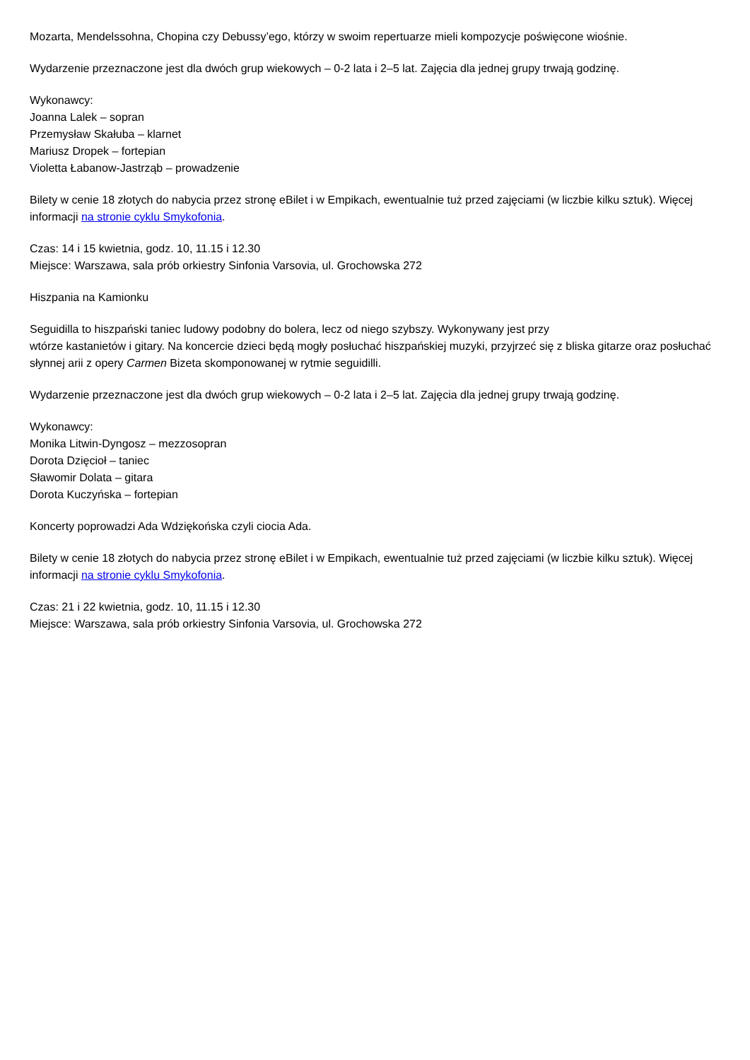Mozarta, Mendelssohna, Chopina czy Debussy’ego, którzy w swoim repertuarze mieli kompozycje poświęcone wiośnie.
Wydarzenie przeznaczone jest dla dwóch grup wiekowych – 0-2 lata i 2–5 lat. Zajęcia dla jednej grupy trwają godzinę.
Wykonawcy:
Joanna Lalek – sopran
Przemysław Skałuba – klarnet
Mariusz Dropek – fortepian
Violetta Łabanow-Jastrząb – prowadzenie
Bilety w cenie 18 złotych do nabycia przez stronę eBilet i w Empikach, ewentualnie tuż przed zajęciami (w liczbie kilku sztuk). Więcej informacji na stronie cyklu Smykofonia.
Czas: 14 i 15 kwietnia, godz. 10, 11.15 i 12.30
Miejsce: Warszawa, sala prób orkiestry Sinfonia Varsovia, ul. Grochowska 272
Hiszpania na Kamionku
Seguidilla to hiszpański taniec ludowy podobny do bolera, lecz od niego szybszy. Wykonywany jest przy
wtórze kastanietów i gitary. Na koncercie dzieci będą mogły posłuchać hiszpańskiej muzyki, przyjrzeć się z bliska gitarze oraz posłuchać słynnej arii z opery Carmen Bizeta skomponowanej w rytmie seguidilli.
Wydarzenie przeznaczone jest dla dwóch grup wiekowych – 0-2 lata i 2–5 lat. Zajęcia dla jednej grupy trwają godzinę.
Wykonawcy:
Monika Litwin-Dyngosz – mezzosopran
Dorota Dzięcioł – taniec
Sławomir Dolata – gitara
Dorota Kuczyńska – fortepian
Koncerty poprowadzi Ada Wdziękońska czyli ciocia Ada.
Bilety w cenie 18 złotych do nabycia przez stronę eBilet i w Empikach, ewentualnie tuż przed zajęciami (w liczbie kilku sztuk). Więcej informacji na stronie cyklu Smykofonia.
Czas: 21 i 22 kwietnia, godz. 10, 11.15 i 12.30
Miejsce: Warszawa, sala prób orkiestry Sinfonia Varsovia, ul. Grochowska 272